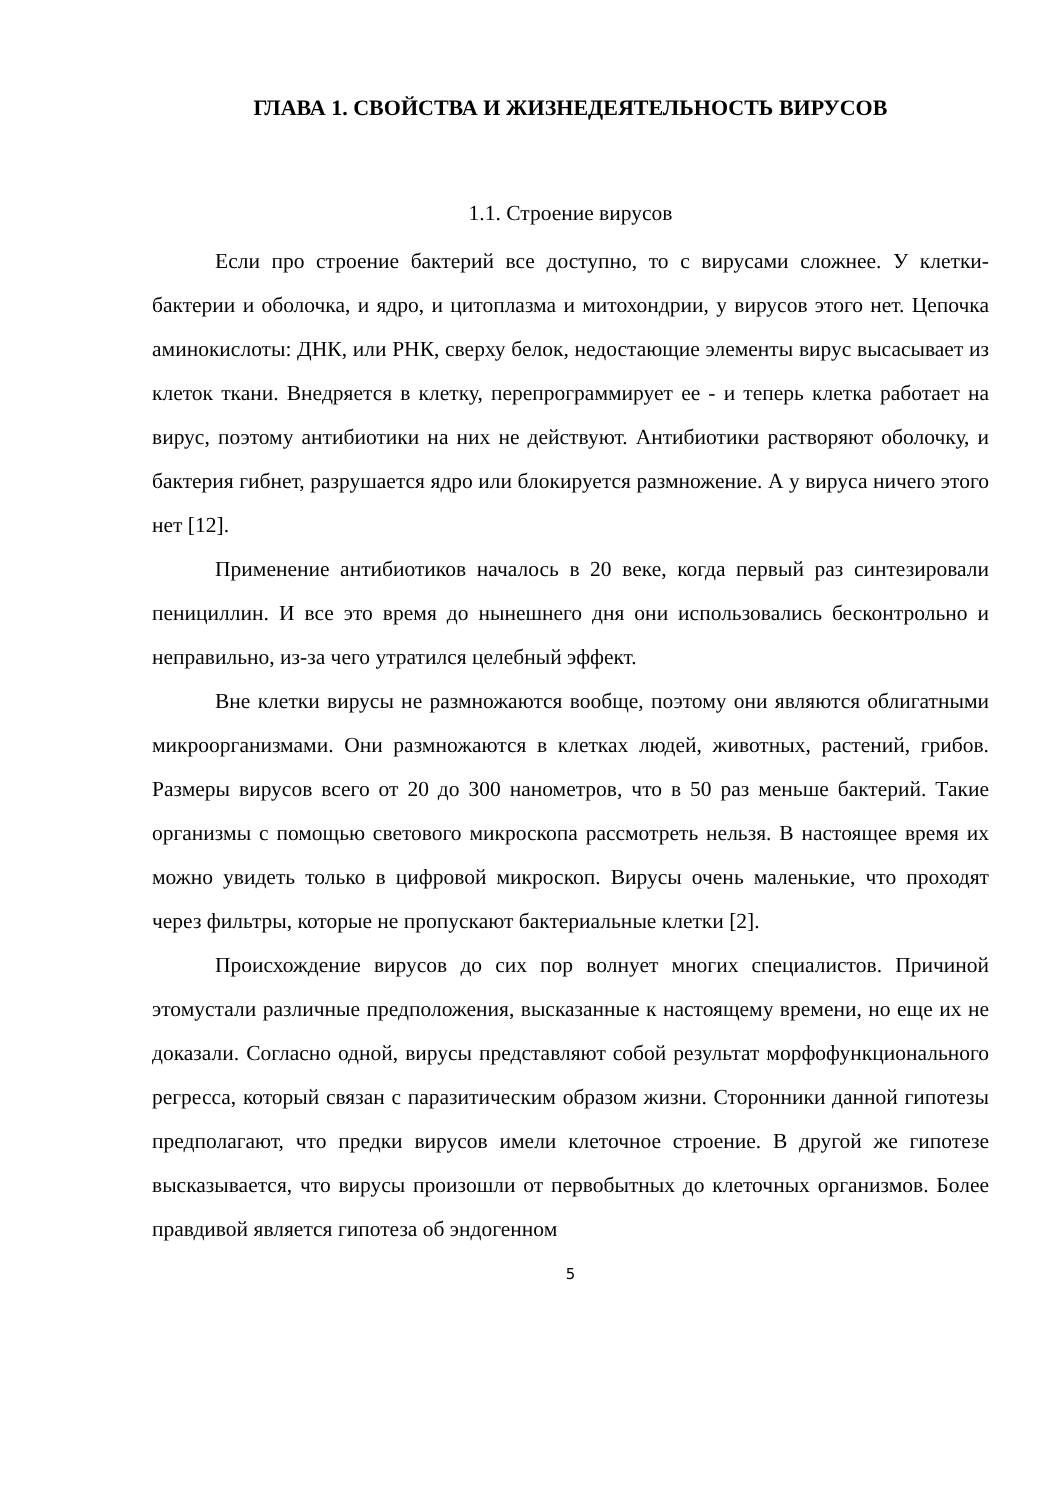ГЛАВА 1. СВОЙСТВА И ЖИЗНЕДЕЯТЕЛЬНОСТЬ ВИРУСОВ
1.1. Строение вирусов
Если про строение бактерий все доступно, то с вирусами сложнее. У клетки-бактерии и оболочка, и ядро, и цитоплазма и митохондрии, у вирусов этого нет. Цепочка аминокислоты: ДНК, или РНК, сверху белок, недостающие элементы вирус высасывает из клеток ткани. Внедряется в клетку, перепрограммирует ее - и теперь клетка работает на вирус, поэтому антибиотики на них не действуют. Антибиотики растворяют оболочку, и бактерия гибнет, разрушается ядро или блокируется размножение. А у вируса ничего этого нет [12].
Применение антибиотиков началось в 20 веке, когда первый раз синтезировали пенициллин. И все это время до нынешнего дня они использовались бесконтрольно и неправильно, из-за чего утратился целебный эффект.
Вне клетки вирусы не размножаются вообще, поэтому они являются облигатными микроорганизмами. Они размножаются в клетках людей, животных, растений, грибов. Размеры вирусов всего от 20 до 300 нанометров, что в 50 раз меньше бактерий. Такие организмы с помощью светового микроскопа рассмотреть нельзя. В настоящее время их можно увидеть только в цифровой микроскоп. Вирусы очень маленькие, что проходят через фильтры, которые не пропускают бактериальные клетки [2].
Происхождение вирусов до сих пор волнует многих специалистов. Причиной этомустали различные предположения, высказанные к настоящему времени, но еще их не доказали. Согласно одной, вирусы представляют собой результат морфофункционального регресса, который связан с паразитическим образом жизни. Сторонники данной гипотезы предполагают, что предки вирусов имели клеточное строение. В другой же гипотезе высказывается, что вирусы произошли от первобытных до клеточных организмов. Более правдивой является гипотеза об эндогенном
5